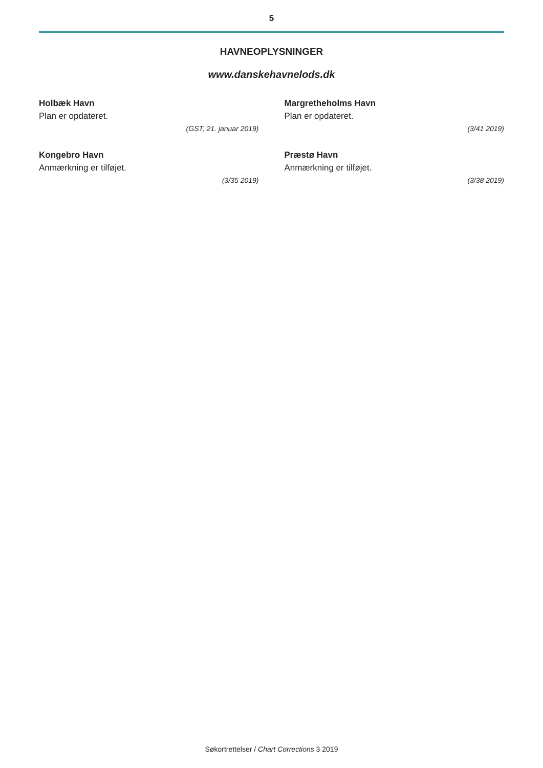5
HAVNEOPLYSNINGER
www.danskehavnelods.dk
Holbæk Havn
Plan er opdateret.
(GST, 21. januar 2019)
Kongebro Havn
Anmærkning er tilføjet.
(3/35 2019)
Margretheholms Havn
Plan er opdateret.
(3/41 2019)
Præstø Havn
Anmærkning er tilføjet.
(3/38 2019)
Søkortrettelser / Chart Corrections 3 2019